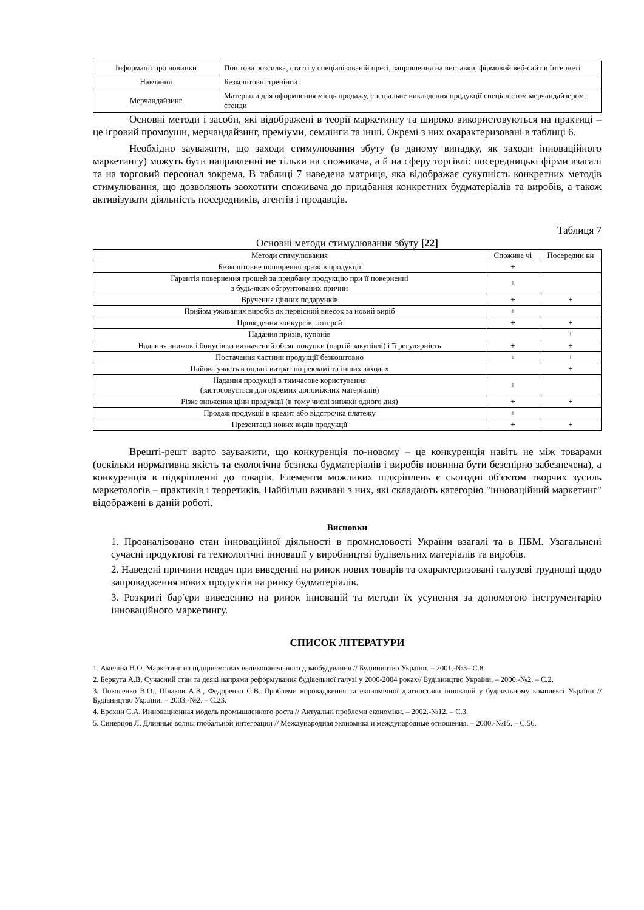| Інформації про новинки | Поштова розсилка, статті у спеціалізованій пресі, запрошення на виставки, фірмовий веб-сайт в Інтернеті |
| Навчання | Безкоштовні тренінги |
| Мерчандайзинг | Матеріали для оформлення місць продажу, спеціальне викладення продукції спеціалістом мерчандайзером, стенди |
Основні методи і засоби, які відображені в теорії маркетингу та широко використовуються на практиці – це ігровий промоушн, мерчандайзинг, преміуми, семлінги та інші. Окремі з них охарактеризовані в таблиці 6.
Необхідно зауважити, що заходи стимулювання збуту (в даному випадку, як заходи інноваційного маркетингу) можуть бути направленні не тільки на споживача, а й на сферу торгівлі: посередницькі фірми взагалі та на торговий персонал зокрема. В таблиці 7 наведена матриця, яка відображає сукупність конкретних методів стимулювання, що дозволяють заохотити споживача до придбання конкретних будматеріалів та виробів, а також активізувати діяльність посередників, агентів і продавців.
Таблиця 7
Основні методи стимулювання збуту [22]
| Методи стимулювання | Спожива чі | Посередни ки |
| --- | --- | --- |
| Безкоштовне поширення зразків продукції | + | |
| Гарантія повернення грошей за придбану продукцію при її поверненні з будь-яких обгрунтованих причин | + | |
| Вручення цінних подарунків | + | + |
| Прийом уживаних виробів як первісний внесок за новий виріб | + | |
| Проведення конкурсів, лотерей | + | + |
| Надання призів, купонів | | + |
| Надання знижок і бонусів за визначений обсяг покупки (партій закупівлі) і її регулярність | + | + |
| Постачання частини продукції безкоштовно | + | + |
| Пайова участь в оплаті витрат по рекламі та інших заходах | | + |
| Надання продукції в тимчасове користування (застосовується для окремих допоміжних матеріалів) | + | |
| Різке зниження ціни продукції (в тому числі знижки одного дня) | + | + |
| Продаж продукції в кредит або відстрочка платежу | + | |
| Презентації нових видів продукції | + | + |
Врешті-решт варто зауважити, що конкуренція по-новому – це конкуренція навіть не між товарами (оскільки нормативна якість та екологічна безпека будматеріалів і виробів повинна бути безспірно забезпечена), а конкуренція в підкріпленні до товарів. Елементи можливих підкріплень є сьогодні об′єктом творчих зусиль маркетологів – практиків і теоретиків. Найбільш вживані з них, які складають категорію "інноваційний маркетинг" відображені в даній роботі.
Висновки
1. Проаналізовано стан інноваційної діяльності в промисловості України взагалі та в ПБМ. Узагальнені сучасні продуктові та технологічні інновації у виробництві будівельних матеріалів та виробів.
2. Наведені причини невдач при виведенні на ринок нових товарів та охарактеризовані галузеві труднощі щодо запровадження нових продуктів на ринку будматеріалів.
3. Розкриті бар′єри виведенню на ринок інновацій та методи їх усунення за допомогою інструментарію інноваційного маркетингу.
СПИСОК ЛІТЕРАТУРИ
1. Амеліна Н.О. Маркетинг на підприємствах великопанельного домобудування // Будівництво України. – 2001.-№3– С.8.
2. Беркута А.В. Сучасний стан та деякі напрями реформування будівельної галузі у 2000-2004 роках// Будівництво України. – 2000.-№2. – С.2.
3. Поколенко В.О., Шлаков А.В., Федоренко С.В. Проблеми впровадження та економічної діагностики інновацій у будівельному комплексі України // Будівництво України. – 2003.-№2. – С.23.
4. Ерохин С.А. Инновационная модель промышленного роста // Актуальні проблеми економіки. – 2002.-№12. – С.3.
5. Синерцов Л. Длинные волны глобальной интеграции // Международная экономика и международные отношения. – 2000.-№15. – С.56.